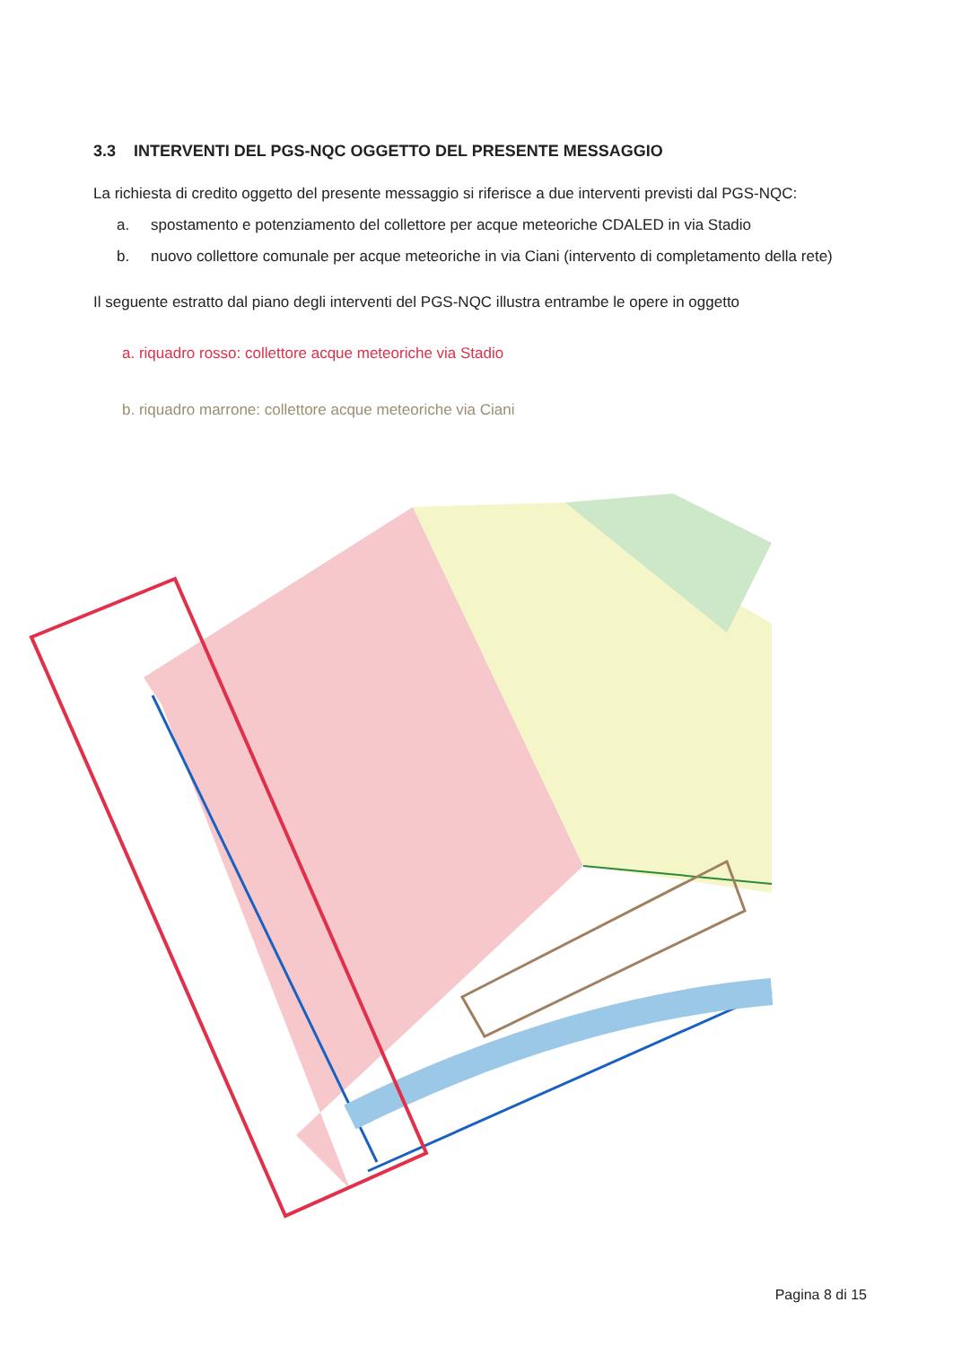3.3 INTERVENTI DEL PGS-NQC OGGETTO DEL PRESENTE MESSAGGIO
La richiesta di credito oggetto del presente messaggio si riferisce a due interventi previsti dal PGS-NQC:
a. spostamento e potenziamento del collettore per acque meteoriche CDALED in via Stadio
b. nuovo collettore comunale per acque meteoriche in via Ciani (intervento di completamento della rete)
Il seguente estratto dal piano degli interventi del PGS-NQC illustra entrambe le opere in oggetto
a. riquadro rosso: collettore acque meteoriche via Stadio
b. riquadro marrone: collettore acque meteoriche via Ciani
Pagina 8 di 15